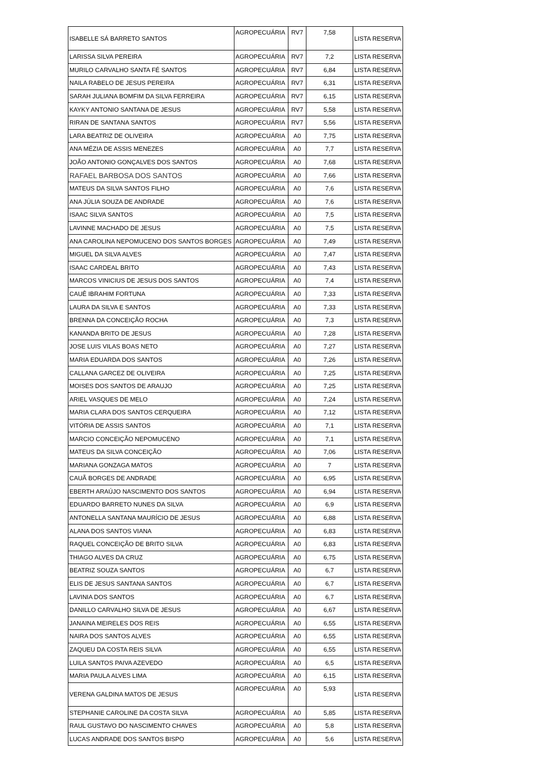| ISABELLE SÁ BARRETO SANTOS | AGROPECUÁRIA | RV7 | 7,58 | LISTA RESERVA |
| LARISSA SILVA PEREIRA | AGROPECUÁRIA | RV7 | 7,2 | LISTA RESERVA |
| MURILO CARVALHO SANTA FÉ SANTOS | AGROPECUÁRIA | RV7 | 6,84 | LISTA RESERVA |
| NAILA RABELO DE JESUS PEREIRA | AGROPECUÁRIA | RV7 | 6,31 | LISTA RESERVA |
| SARAH JULIANA BOMFIM DA SILVA FERREIRA | AGROPECUÁRIA | RV7 | 6,15 | LISTA RESERVA |
| KAYKY ANTONIO SANTANA DE JESUS | AGROPECUÁRIA | RV7 | 5,58 | LISTA RESERVA |
| RIRAN DE SANTANA SANTOS | AGROPECUÁRIA | RV7 | 5,56 | LISTA RESERVA |
| LARA BEATRIZ DE OLIVEIRA | AGROPECUÁRIA | A0 | 7,75 | LISTA RESERVA |
| ANA MÉZIA DE ASSIS MENEZES | AGROPECUÁRIA | A0 | 7,7 | LISTA RESERVA |
| JOÃO ANTONIO GONÇALVES DOS SANTOS | AGROPECUÁRIA | A0 | 7,68 | LISTA RESERVA |
| RAFAEL BARBOSA DOS SANTOS | AGROPECUÁRIA | A0 | 7,66 | LISTA RESERVA |
| MATEUS DA SILVA SANTOS FILHO | AGROPECUÁRIA | A0 | 7,6 | LISTA RESERVA |
| ANA JÚLIA SOUZA DE ANDRADE | AGROPECUÁRIA | A0 | 7,6 | LISTA RESERVA |
| ISAAC SILVA SANTOS | AGROPECUÁRIA | A0 | 7,5 | LISTA RESERVA |
| LAVINNE MACHADO DE JESUS | AGROPECUÁRIA | A0 | 7,5 | LISTA RESERVA |
| ANA CAROLINA NEPOMUCENO DOS SANTOS BORGES | AGROPECUÁRIA | A0 | 7,49 | LISTA RESERVA |
| MIGUEL DA SILVA ALVES | AGROPECUÁRIA | A0 | 7,47 | LISTA RESERVA |
| ISAAC CARDEAL BRITO | AGROPECUÁRIA | A0 | 7,43 | LISTA RESERVA |
| MARCOS VINICIUS DE JESUS DOS SANTOS | AGROPECUÁRIA | A0 | 7,4 | LISTA RESERVA |
| CAUÊ IBRAHIM FORTUNA | AGROPECUÁRIA | A0 | 7,33 | LISTA RESERVA |
| LAURA DA SILVA E SANTOS | AGROPECUÁRIA | A0 | 7,33 | LISTA RESERVA |
| BRENNA DA CONCEIÇÃO ROCHA | AGROPECUÁRIA | A0 | 7,3 | LISTA RESERVA |
| KANANDA BRITO DE JESUS | AGROPECUÁRIA | A0 | 7,28 | LISTA RESERVA |
| JOSE LUIS VILAS BOAS NETO | AGROPECUÁRIA | A0 | 7,27 | LISTA RESERVA |
| MARIA EDUARDA DOS SANTOS | AGROPECUÁRIA | A0 | 7,26 | LISTA RESERVA |
| CALLANA GARCEZ DE OLIVEIRA | AGROPECUÁRIA | A0 | 7,25 | LISTA RESERVA |
| MOISES DOS SANTOS DE ARAUJO | AGROPECUÁRIA | A0 | 7,25 | LISTA RESERVA |
| ARIEL VASQUES DE MELO | AGROPECUÁRIA | A0 | 7,24 | LISTA RESERVA |
| MARIA CLARA DOS SANTOS CERQUEIRA | AGROPECUÁRIA | A0 | 7,12 | LISTA RESERVA |
| VITÓRIA DE ASSIS SANTOS | AGROPECUÁRIA | A0 | 7,1 | LISTA RESERVA |
| MARCIO CONCEIÇÃO NEPOMUCENO | AGROPECUÁRIA | A0 | 7,1 | LISTA RESERVA |
| MATEUS DA SILVA CONCEIÇÃO | AGROPECUÁRIA | A0 | 7,06 | LISTA RESERVA |
| MARIANA GONZAGA MATOS | AGROPECUÁRIA | A0 | 7 | LISTA RESERVA |
| CAUÃ BORGES DE ANDRADE | AGROPECUÁRIA | A0 | 6,95 | LISTA RESERVA |
| EBERTH ARAÚJO NASCIMENTO DOS SANTOS | AGROPECUÁRIA | A0 | 6,94 | LISTA RESERVA |
| EDUARDO BARRETO NUNES DA SILVA | AGROPECUÁRIA | A0 | 6,9 | LISTA RESERVA |
| ANTONELLA SANTANA MAURÍCIO DE JESUS | AGROPECUÁRIA | A0 | 6,88 | LISTA RESERVA |
| ALANA DOS SANTOS VIANA | AGROPECUÁRIA | A0 | 6,83 | LISTA RESERVA |
| RAQUEL CONCEIÇÃO DE BRITO SILVA | AGROPECUÁRIA | A0 | 6,83 | LISTA RESERVA |
| THIAGO ALVES DA CRUZ | AGROPECUÁRIA | A0 | 6,75 | LISTA RESERVA |
| BEATRIZ SOUZA SANTOS | AGROPECUÁRIA | A0 | 6,7 | LISTA RESERVA |
| ELIS DE JESUS SANTANA SANTOS | AGROPECUÁRIA | A0 | 6,7 | LISTA RESERVA |
| LAVINIA DOS SANTOS | AGROPECUÁRIA | A0 | 6,7 | LISTA RESERVA |
| DANILLO CARVALHO SILVA DE JESUS | AGROPECUÁRIA | A0 | 6,67 | LISTA RESERVA |
| JANAINA MEIRELES DOS REIS | AGROPECUÁRIA | A0 | 6,55 | LISTA RESERVA |
| NAIRA DOS SANTOS ALVES | AGROPECUÁRIA | A0 | 6,55 | LISTA RESERVA |
| ZAQUEU DA COSTA REIS SILVA | AGROPECUÁRIA | A0 | 6,55 | LISTA RESERVA |
| LUILA SANTOS PAIVA AZEVEDO | AGROPECUÁRIA | A0 | 6,5 | LISTA RESERVA |
| MARIA PAULA ALVES LIMA | AGROPECUÁRIA | A0 | 6,15 | LISTA RESERVA |
| VERENA GALDINA MATOS DE JESUS | AGROPECUÁRIA | A0 | 5,93 | LISTA RESERVA |
| STEPHANIE CAROLINE DA COSTA SILVA | AGROPECUÁRIA | A0 | 5,85 | LISTA RESERVA |
| RAUL GUSTAVO DO NASCIMENTO CHAVES | AGROPECUÁRIA | A0 | 5,8 | LISTA RESERVA |
| LUCAS ANDRADE DOS SANTOS BISPO | AGROPECUÁRIA | A0 | 5,6 | LISTA RESERVA |